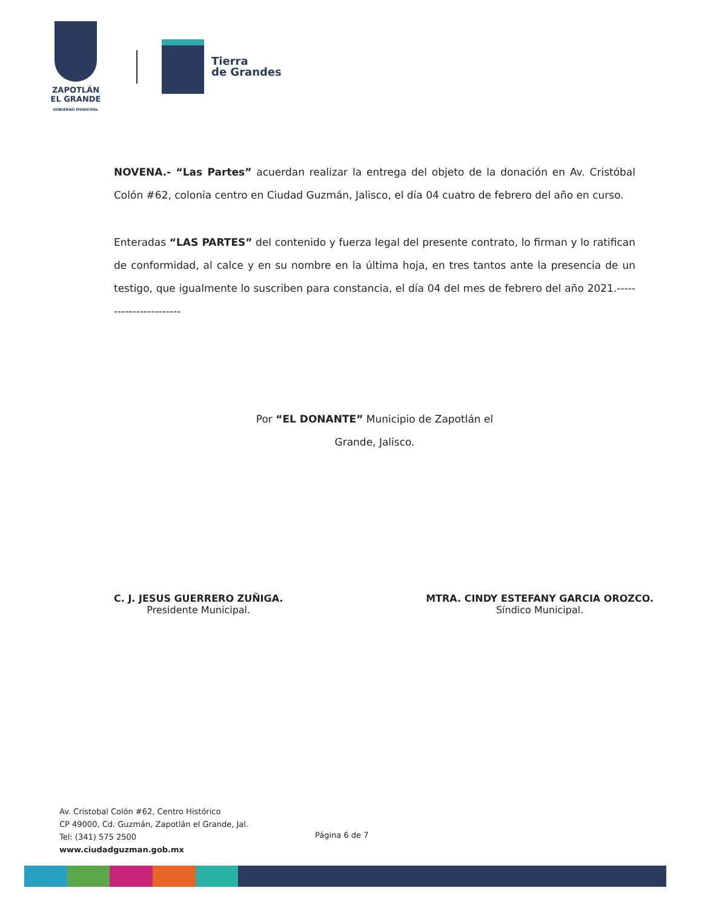ZAPOTLÁN
EL GRANDE
GOBIERNO MUNICIPAL
Tierra
de Grandes
NOVENA.- “Las Partes” acuerdan realizar la entrega del objeto de la donación en Av. Cristóbal Colón #62, colonia centro en Ciudad Guzmán, Jalisco, el día 04 cuatro de febrero del año en curso.
Enteradas “LAS PARTES” del contenido y fuerza legal del presente contrato, lo firman y lo ratifican de conformidad, al calce y en su nombre en la última hoja, en tres tantos ante la presencia de un testigo, que igualmente lo suscriben para constancia, el día 04 del mes de febrero del año 2021.-----------------------
Por “EL DONANTE” Municipio de Zapotlán el
Grande, Jalisco.
C. J. JESUS GUERRERO ZUÑIGA.
Presidente Municipal.
MTRA. CINDY ESTEFANY GARCIA OROZCO.
Síndico Municipal.
Av. Cristobal Colón #62, Centro Histórico
CP 49000, Cd. Guzmán, Zapotlán el Grande, Jal.
Tel: (341) 575 2500
www.ciudadguzman.gob.mx
Página 6 de 7